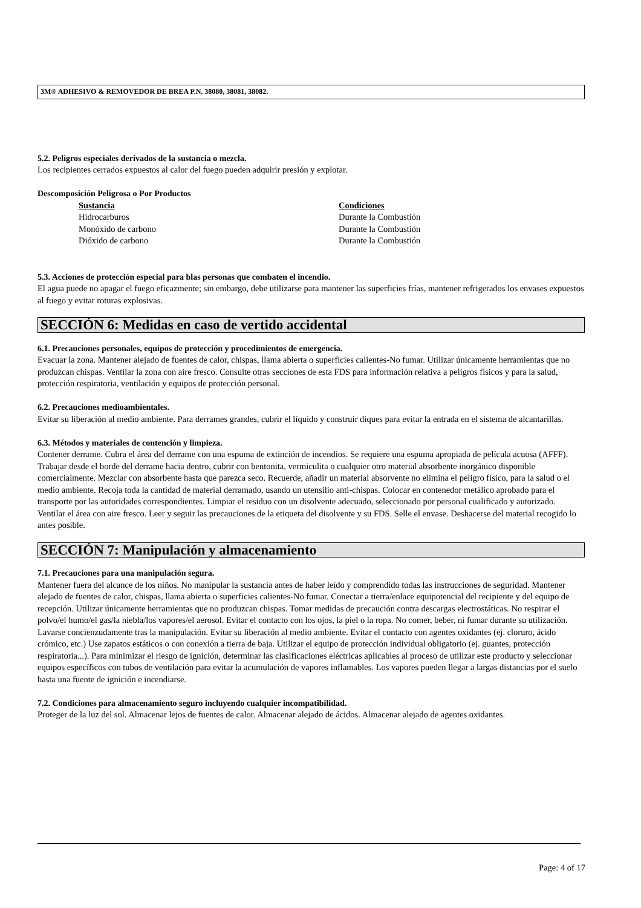3M® ADHESIVO & REMOVEDOR DE BREA P.N. 38080, 38081, 38082.
5.2. Peligros especiales derivados de la sustancia o mezcla.
Los recipientes cerrados expuestos al calor del fuego pueden adquirir presión y explotar.
Descomposición Peligrosa o Por Productos
| Sustancia | Condiciones |
| --- | --- |
| Hidrocarburos | Durante la Combustión |
| Monóxido de carbono | Durante la Combustión |
| Dióxido de carbono | Durante la Combustión |
5.3. Acciones de protección especial para blas personas que combaten el incendio.
El agua puede no apagar el fuego eficazmente; sin embargo, debe utilizarse para mantener las superficies frías, mantener refrigerados los envases expuestos al fuego y evitar roturas explosivas.
SECCIÓN 6: Medidas en caso de vertido accidental
6.1. Precauciones personales, equipos de protección y procedimientos de emergencia.
Evacuar la zona. Mantener alejado de fuentes de calor, chispas, llama abierta o superficies calientes-No fumar. Utilizar únicamente herramientas que no produzcan chispas. Ventilar la zona con aire fresco. Consulte otras secciones de esta FDS para información relativa a peligros físicos y para la salud, protección respiratoria, ventilación y equipos de protección personal.
6.2. Precauciones medioambientales.
Evitar su liberación al medio ambiente. Para derrames grandes, cubrir el líquido y construir diques para evitar la entrada en el sistema de alcantarillas.
6.3. Métodos y materiales de contención y limpieza.
Contener derrame. Cubra el área del derrame con una espuma de extinción de incendios. Se requiere una espuma apropiada de película acuosa (AFFF). Trabajar desde el borde del derrame hacia dentro, cubrir con bentonita, vermiculita o cualquier otro material absorbente inorgánico disponible comercialmente. Mezclar con absorbente hasta que parezca seco. Recuerde, añadir un material absorvente no elimina el peligro físico, para la salud o el medio ambiente. Recoja toda la cantidad de material derramado, usando un utensilio anti-chispas. Colocar en contenedor metálico aprobado para el transporte por las autoridades correspondientes. Limpiar el residuo con un disolvente adecuado, seleccionado por personal cualificado y autorizado. Ventilar el área con aire fresco. Leer y seguir las precauciones de la etiqueta del disolvente y su FDS. Selle el envase. Deshacerse del material recogido lo antes posible.
SECCIÓN 7: Manipulación y almacenamiento
7.1. Precauciones para una manipulación segura.
Mantener fuera del alcance de los niños. No manipular la sustancia antes de haber leído y comprendido todas las instrucciones de seguridad. Mantener alejado de fuentes de calor, chispas, llama abierta o superficies calientes-No fumar. Conectar a tierra/enlace equipotencial del recipiente y del equipo de recepción. Utilizar únicamente herramientas que no produzcan chispas. Tomar medidas de precaución contra descargas electrostáticas. No respirar el polvo/el humo/el gas/la niebla/los vapores/el aerosol. Evitar el contacto con los ojos, la piel o la ropa. No comer, beber, ni fumar durante su utilización. Lavarse concienzudamente tras la manipulación. Evitar su liberación al medio ambiente. Evitar el contacto con agentes oxidantes (ej. cloruro, ácido crómico, etc.) Use zapatos estáticos o con conexión a tierra de baja. Utilizar el equipo de protección individual obligatorio (ej. guantes, protección respiratoria...). Para minimizar el riesgo de ignición, determinar las clasificaciones eléctricas aplicables al proceso de utilizar este producto y seleccionar equipos específicos con tubos de ventilación para evitar la acumulación de vapores inflamables. Los vapores pueden llegar a largas distancias por el suelo hasta una fuente de ignición e incendiarse.
7.2. Condiciones para almacenamiento seguro incluyendo cualquier incompatibilidad.
Proteger de la luz del sol. Almacenar lejos de fuentes de calor. Almacenar alejado de ácidos. Almacenar alejado de agentes oxidantes.
Page: 4 of 17